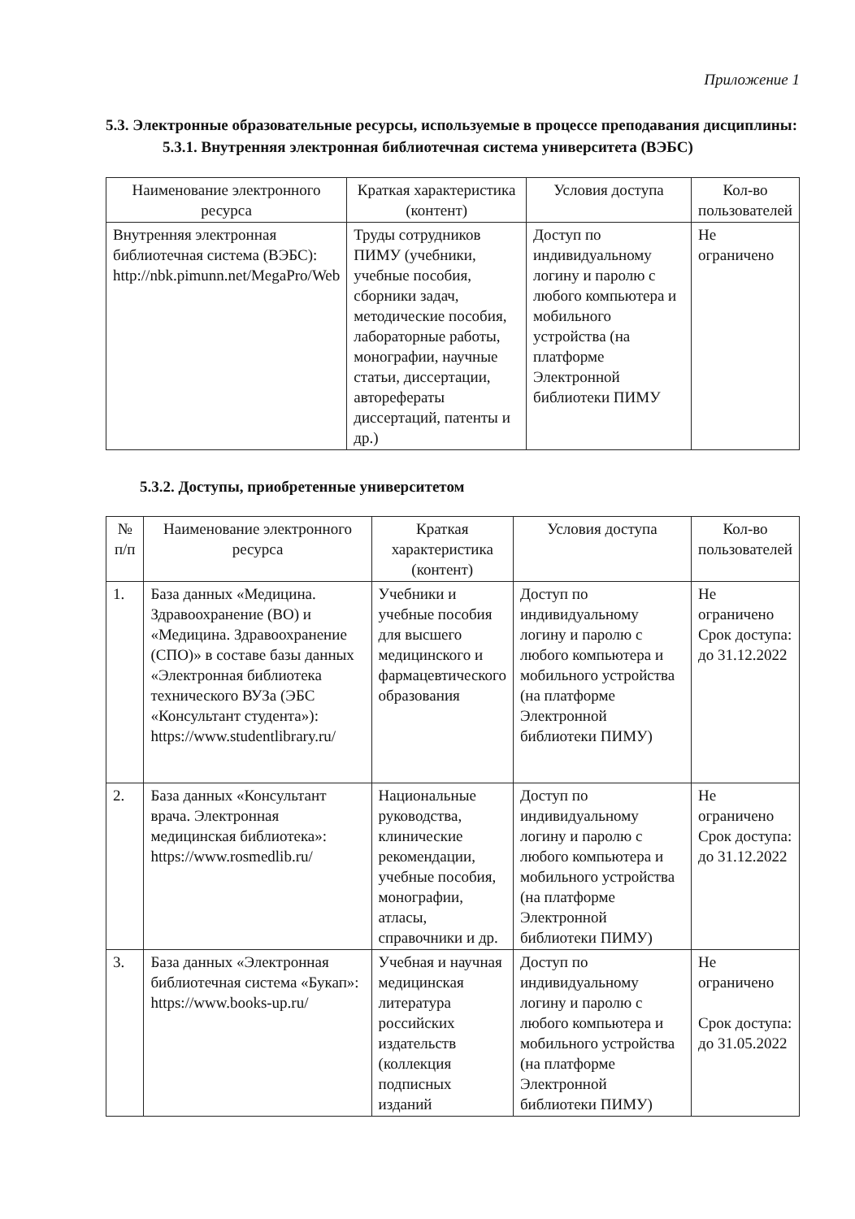Приложение 1
5.3. Электронные образовательные ресурсы, используемые в процессе преподавания дисциплины:
5.3.1. Внутренняя электронная библиотечная система университета (ВЭБС)
| Наименование электронного ресурса | Краткая характеристика (контент) | Условия доступа | Кол-во пользователей |
| --- | --- | --- | --- |
| Внутренняя электронная библиотечная система (ВЭБС): http://nbk.pimunn.net/MegaPro/Web | Труды сотрудников ПИМУ (учебники, учебные пособия, сборники задач, методические пособия, лабораторные работы, монографии, научные статьи, диссертации, авторефераты диссертаций, патенты и др.) | Доступ по индивидуальному логину и паролю с любого компьютера и мобильного устройства (на платформе Электронной библиотеки ПИМУ | Не ограничено |
5.3.2. Доступы, приобретенные университетом
| № п/п | Наименование электронного ресурса | Краткая характеристика (контент) | Условия доступа | Кол-во пользователей |
| --- | --- | --- | --- | --- |
| 1. | База данных «Медицина. Здравоохранение (ВО) и «Медицина. Здравоохранение (СПО)» в составе базы данных «Электронная библиотека технического ВУЗа (ЭБС «Консультант студента»): https://www.studentlibrary.ru/ | Учебники и учебные пособия для высшего медицинского и фармацевтического образования | Доступ по индивидуальному логину и паролю с любого компьютера и мобильного устройства (на платформе Электронной библиотеки ПИМУ) | Не ограничено Срок доступа: до 31.12.2022 |
| 2. | База данных «Консультант врача. Электронная медицинская библиотека»: https://www.rosmedlib.ru/ | Национальные руководства, клинические рекомендации, учебные пособия, монографии, атласы, справочники и др. | Доступ по индивидуальному логину и паролю с любого компьютера и мобильного устройства (на платформе Электронной библиотеки ПИМУ) | Не ограничено Срок доступа: до 31.12.2022 |
| 3. | База данных «Электронная библиотечная система «Букап»: https://www.books-up.ru/ | Учебная и научная медицинская литература российских издательств (коллекция подписных изданий | Доступ по индивидуальному логину и паролю с любого компьютера и мобильного устройства (на платформе Электронной библиотеки ПИМУ) | Не ограничено Срок доступа: до 31.05.2022 |